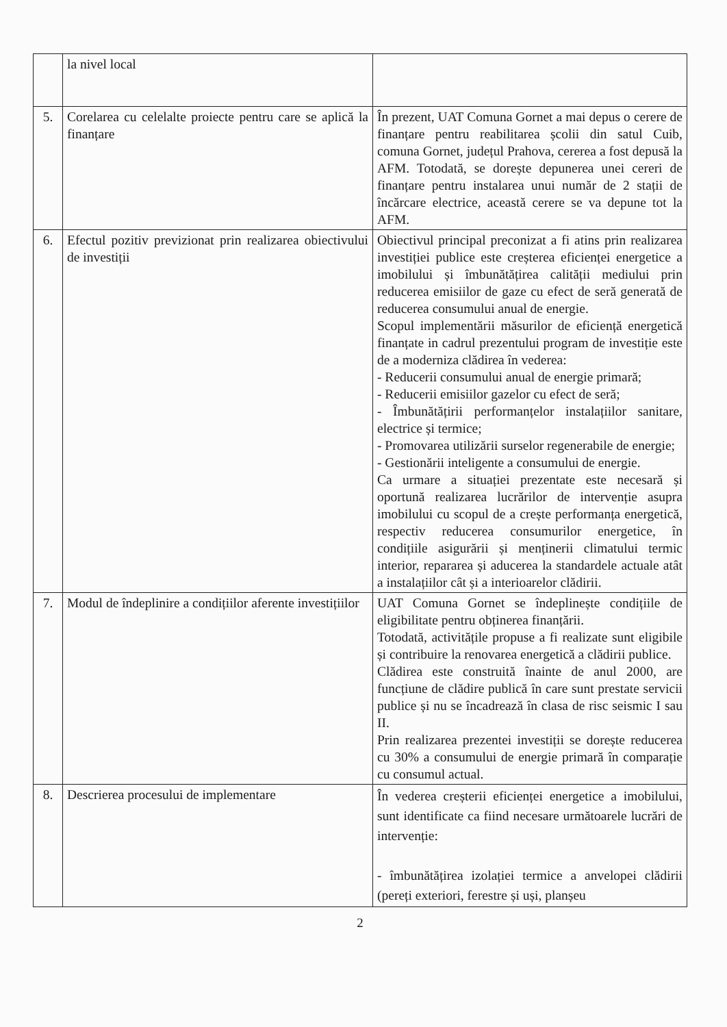| | la nivel local | |
| 5. | Corelarea cu celelalte proiecte pentru care se aplică la finanțare | În prezent, UAT Comuna Gornet a mai depus o cerere de finanțare pentru reabilitarea școlii din satul Cuib, comuna Gornet, județul Prahova, cererea a fost depusă la AFM. Totodată, se dorește depunerea unei cereri de finanțare pentru instalarea unui număr de 2 stații de încărcare electrice, această cerere se va depune tot la AFM. |
| 6. | Efectul pozitiv previzionat prin realizarea obiectivului de investiții | Obiectivul principal preconizat a fi atins prin realizarea investiției publice este creșterea eficienței energetice a imobilului și îmbunătățirea calității mediului prin reducerea emisiilor de gaze cu efect de seră generată de reducerea consumului anual de energie. Scopul implementării măsurilor de eficiență energetică finanțate in cadrul prezentului program de investiție este de a moderniza clădirea în vederea: - Reducerii consumului anual de energie primară; - Reducerii emisiilor gazelor cu efect de seră; - Îmbunătățirii performanțelor instalațiilor sanitare, electrice și termice; - Promovarea utilizării surselor regenerabile de energie; - Gestionării inteligente a consumului de energie. Ca urmare a situației prezentate este necesară și oportună realizarea lucrărilor de intervenție asupra imobilului cu scopul de a crește performanța energetică, respectiv reducerea consumurilor energetice, în condițiile asigurării și menținerii climatului termic interior, repararea și aducerea la standardele actuale atât a instalațiilor cât și a interioarelor clădirii. |
| 7. | Modul de îndeplinire a condițiilor aferente investițiilor | UAT Comuna Gornet se îndeplinește condițiile de eligibilitate pentru obținerea finanțării. Totodată, activitățile propuse a fi realizate sunt eligibile și contribuire la renovarea energetică a clădirii publice. Clădirea este construită înainte de anul 2000, are funcțiune de clădire publică în care sunt prestate servicii publice și nu se încadrează în clasa de risc seismic I sau II. Prin realizarea prezentei investiții se dorește reducerea cu 30% a consumului de energie primară în comparație cu consumul actual. |
| 8. | Descrierea procesului de implementare | În vederea creșterii eficienței energetice a imobilului, sunt identificate ca fiind necesare următoarele lucrări de intervenție: - îmbunătățirea izolației termice a anvelopei clădirii (pereți exteriori, ferestre și uși, planșeu |
2